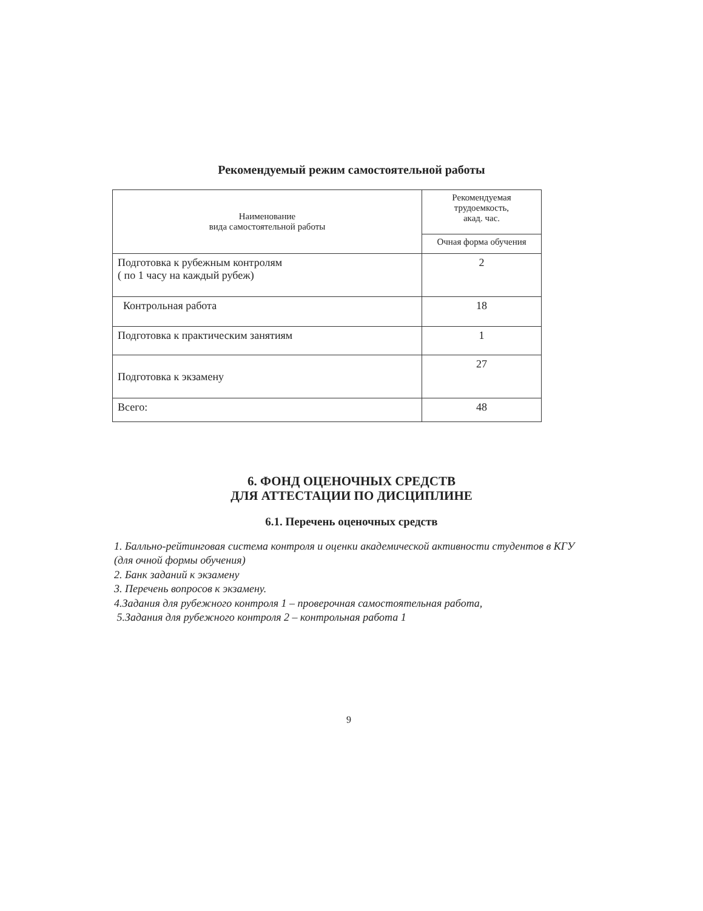Рекомендуемый режим самостоятельной работы
| Наименование вида самостоятельной работы | Рекомендуемая трудоемкость, акад. час. |
| --- | --- |
| | Очная форма обучения |
| Подготовка к рубежным контролям ( по 1 часу на каждый рубеж) | 2 |
| Контрольная работа | 18 |
| Подготовка к практическим занятиям | 1 |
| Подготовка к экзамену | 27 |
| Всего: | 48 |
6. ФОНД ОЦЕНОЧНЫХ СРЕДСТВ
ДЛЯ АТТЕСТАЦИИ ПО ДИСЦИПЛИНЕ
6.1. Перечень оценочных средств
1. Балльно-рейтинговая система контроля и оценки академической активности студентов в КГУ (для очной формы обучения)
2. Банк заданий к экзамену
3. Перечень вопросов к экзамену.
4.Задания для рубежного контроля 1 – проверочная самостоятельная работа,
5.Задания для рубежного контроля 2 – контрольная работа 1
9